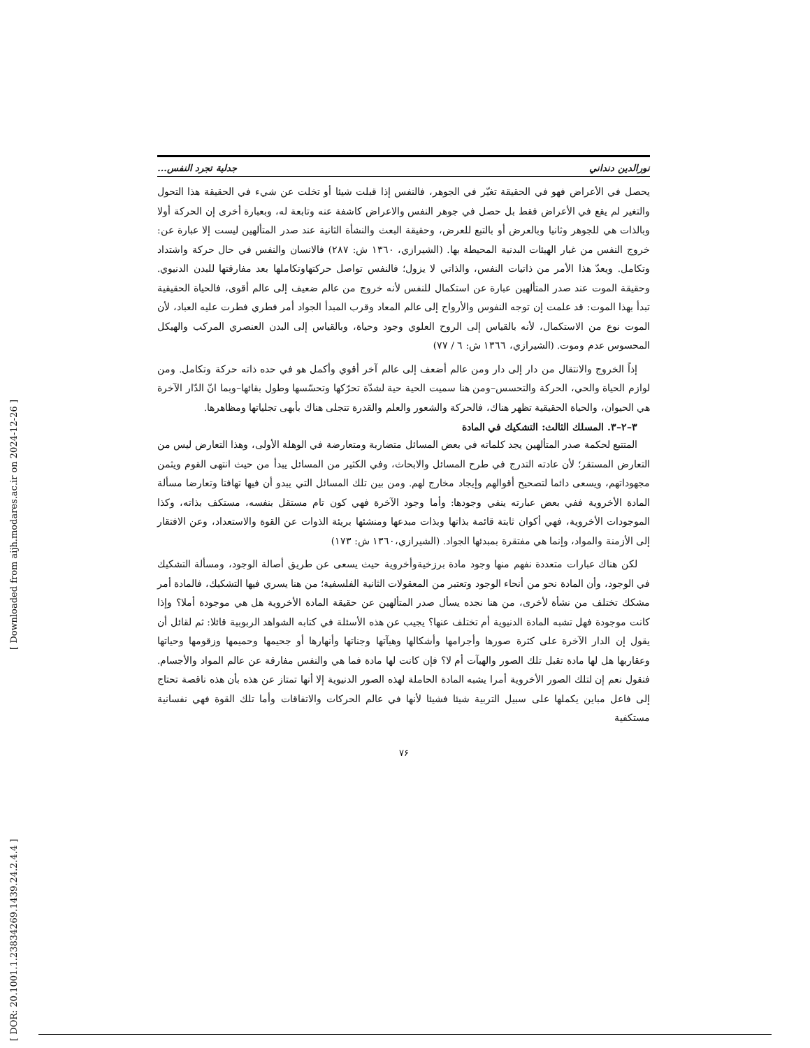نورالدين دنداني جدلية تجرد النفس...
يحصل في الأعراض فهو في الحقيقة تغيّر في الجوهر، فالنفس إذا قبلت شيئا أو تخلت عن شيء في الحقيقة هذا التحول والتغير لم يقع في الأعراض فقط بل حصل في جوهر النفس والاعراض كاشفة عنه وتابعة له، وبعبارة أخرى إن الحركة أولا وبالذات هي للجوهر وثانيا وبالعرض أو بالتبع للعرض، وحقيقة البعث والنشأة الثانية عند صدر المتألهين ليست إلا عبارة عن: خروج النفس من غبار الهيئات البدنية المحيطة بها. (الشيرازي، ١٣٦٠ ش: ٢٨٧) فالانسان والنفس في حال حركة واشتداد وتكامل. ويعدّ هذا الأمر من ذاتيات النفس، والذاتي لا يزول؛ فالنفس تواصل حركتهاوتكاملها بعد مفارقتها للبدن الدنيوي. وحقيقة الموت عند صدر المتألهين عبارة عن استكمال للنفس لأنه خروج من عالم ضعيف إلى عالم أقوى، فالحياة الحقيقية تبدأ بهذا الموت: قد علمت إن توجه النفوس والأرواح إلى عالم المعاد وقرب المبدأ الجواد أمر فطري فطرت عليه العباد، لأن الموت نوع من الاستكمال، لأنه بالقياس إلى الروح العلوي وجود وحياة، وبالقياس إلى البدن العنصري المركب والهيكل المحسوس عدم وموت. (الشيرازي، ١٣٦٦ ش: ٦ / ٧٧)
إذاً الخروج والانتقال من دار إلى دار ومن عالم أضعف إلى عالم آخر أقوي وأكمل هو في حده ذاته حركة وتكامل. ومن لوازم الحياة والحي، الحركة والتحسس–ومن هنا سميت الحية حية لشدّة تحرّكها وتحسّسها وطول بقائها–وبما انّ الدّار الآخرة هي الحيوان، والحياة الحقيقية تظهر هناك، فالحركة والشعور والعلم والقدرة تتجلى هناك بأبهى تجلياتها ومظاهرها.
٣–٢–٣. المسلك الثالث: التشكيك في المادة
المتتبع لحكمة صدر المتألهين يجد كلماته في بعض المسائل متضاربة ومتعارضة في الوهلة الأولى، وهذا التعارض ليس من التعارض المستقر؛ لأن عادته التدرج في طرح المسائل والابحاث، وفي الكثير من المسائل يبدأ من حيث انتهى القوم ويثمن مجهوداتهم، ويسعى دائما لتصحيح أقوالهم وإيجاد مخارج لهم. ومن بين تلك المسائل التي يبدو أن فيها تهافتا وتعارضا مسألة المادة الأخروية ففي بعض عبارته ينفي وجودها: وأما وجود الآخرة فهي كون تام مستقل بنفسه، مستكف بذاته، وكذا الموجودات الأخروية، فهي أكوان ثابتة قائمة بذاتها وبذات مبدعها ومنشئها بريئة الذوات عن القوة والاستعداد، وعن الافتقار إلى الأزمنة والمواد، وإنما هي مفتقرة بمبدئها الجواد. (الشيرازي،١٣٦٠ ش: ١٧٣)
لكن هناك عبارات متعددة نفهم منها وجود مادة برزخيةوأخروية حيث يسعى عن طريق أصالة الوجود، ومسألة التشكيك في الوجود، وأن المادة نحو من أنحاء الوجود وتعتبر من المعقولات الثانية الفلسفية؛ من هنا يسري فيها التشكيك، فالمادة أمر مشكك تختلف من نشأة لأخرى، من هنا نجده يسأل صدر المتألهين عن حقيقة المادة الأخروية هل هي موجودة أملا؟ وإذا كانت موجودة فهل تشبه المادة الدنيوية أم تختلف عنها؟ يجيب عن هذه الأسئلة في كتابه الشواهد الربوبية قائلا: ثم لقائل أن يقول إن الدار الآخرة على كثرة صورها وأجرامها وأشكالها وهيآتها وجناتها وأنهارها أو جحيمها وحميمها وزقومها وحياتها وعقاربها هل لها مادة تقبل تلك الصور والهيآت أم لا؟ فإن كانت لها مادة فما هي والنفس مفارقة عن عالم المواد والأجسام. فنقول نعم إن لتلك الصور الأخروية أمرا يشبه المادة الحاملة لهذه الصور الدنيوية إلا أنها تمتاز عن هذه بأن هذه ناقصة تحتاج إلى فاعل مباين يكملها على سبيل التربية شيئا فشيئا لأنها في عالم الحركات والاتفاقات وأما تلك القوة فهي نفسانية مستكفية
٧۶
[ DOR: 20.1001.1.23834269.1439.24.2.4.4 ]
[ Downloaded from aijh.modares.ac.ir on 2024-12-26 ]